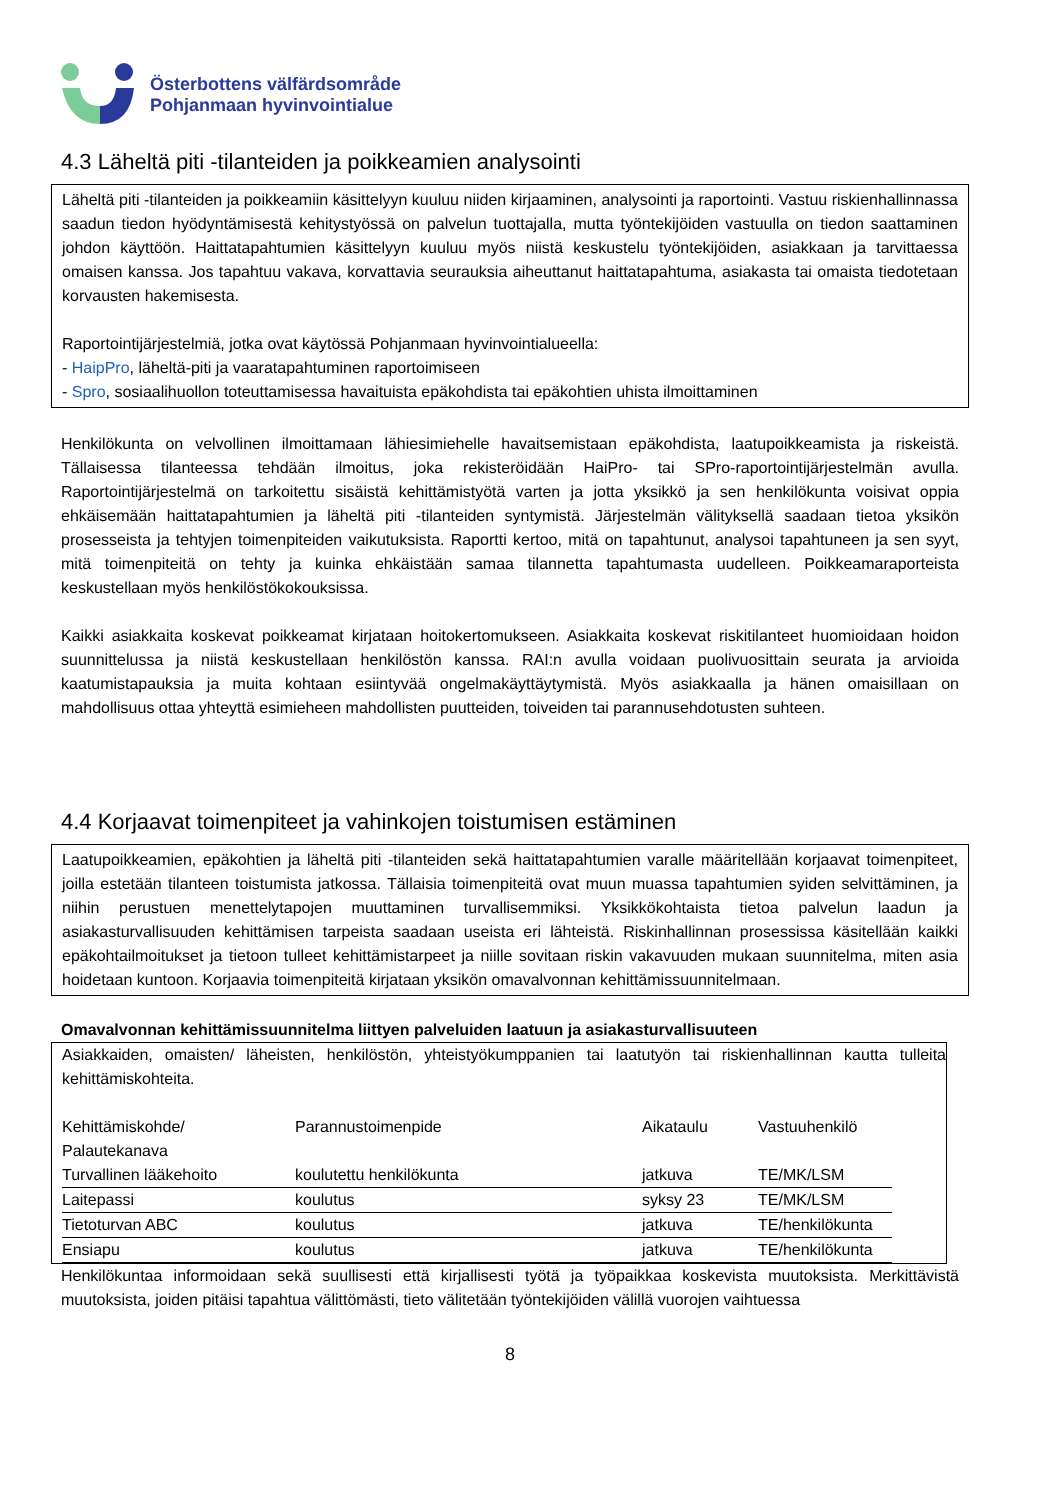Österbottens välfärdsområde
Pohjanmaan hyvinvointialue
4.3 Läheltä piti -tilanteiden ja poikkeamien analysointi
Läheltä piti -tilanteiden ja poikkeamiin käsittelyyn kuuluu niiden kirjaaminen, analysointi ja raportointi. Vastuu riskienhallinnassa saadun tiedon hyödyntämisestä kehitystyössä on palvelun tuottajalla, mutta työntekijöiden vastuulla on tiedon saattaminen johdon käyttöön. Haittatapahtumien käsittelyyn kuuluu myös niistä keskustelu työntekijöiden, asiakkaan ja tarvittaessa omaisen kanssa. Jos tapahtuu vakava, korvattavia seurauksia aiheuttanut haittatapahtuma, asiakasta tai omaista tiedotetaan korvausten hakemisesta.
Raportointijärjestelmiä, jotka ovat käytössä Pohjanmaan hyvinvointialueella:
- HaipPro, läheltä-piti ja vaaratapahtuminen raportoimiseen
- Spro, sosiaalihuollon toteuttamisessa havaituista epäkohdista tai epäkohtien uhista ilmoittaminen
Henkilökunta on velvollinen ilmoittamaan lähiesimiehelle havaitsemistaan epäkohdista, laatupoikkeamista ja riskeistä. Tällaisessa tilanteessa tehdään ilmoitus, joka rekisteröidään HaiPro- tai SPro-raportointijärjestelmän avulla. Raportointijärjestelmä on tarkoitettu sisäistä kehittämistyötä varten ja jotta yksikkö ja sen henkilökunta voisivat oppia ehkäisemään haittatapahtumien ja läheltä piti -tilanteiden syntymistä. Järjestelmän välityksellä saadaan tietoa yksikön prosesseista ja tehtyjen toimenpiteiden vaikutuksista. Raportti kertoo, mitä on tapahtunut, analysoi tapahtuneen ja sen syyt, mitä toimenpiteitä on tehty ja kuinka ehkäistään samaa tilannetta tapahtumasta uudelleen. Poikkeamaraporteista keskustellaan myös henkilöstökokouksissa.
Kaikki asiakkaita koskevat poikkeamat kirjataan hoitokertomukseen. Asiakkaita koskevat riskitilanteet huomioidaan hoidon suunnittelussa ja niistä keskustellaan henkilöstön kanssa. RAI:n avulla voidaan puolivuosittain seurata ja arvioida kaatumistapauksia ja muita kohtaan esiintyvää ongelmakäyttäytymistä. Myös asiakkaalla ja hänen omaisillaan on mahdollisuus ottaa yhteyttä esimieheen mahdollisten puutteiden, toiveiden tai parannusehdotusten suhteen.
4.4 Korjaavat toimenpiteet ja vahinkojen toistumisen estäminen
Laatupoikkeamien, epäkohtien ja läheltä piti -tilanteiden sekä haittatapahtumien varalle määritellään korjaavat toimenpiteet, joilla estetään tilanteen toistumista jatkossa. Tällaisia toimenpiteitä ovat muun muassa tapahtumien syiden selvittäminen, ja niihin perustuen menettelytapojen muuttaminen turvallisemmiksi. Yksikkökohtaista tietoa palvelun laadun ja asiakasturvallisuuden kehittämisen tarpeista saadaan useista eri lähteistä. Riskinhallinnan prosessissa käsitellään kaikki epäkohtailmoitukset ja tietoon tulleet kehittämistarpeet ja niille sovitaan riskin vakavuuden mukaan suunnitelma, miten asia hoidetaan kuntoon. Korjaavia toimenpiteitä kirjataan yksikön omavalvonnan kehittämissuunnitelmaan.
Omavalvonnan kehittämissuunnitelma liittyen palveluiden laatuun ja asiakasturvallisuuteen
Asiakkaiden, omaisten/ läheisten, henkilöstön, yhteistyökumppanien tai laatutyön tai riskienhallinnan kautta tulleita kehittämiskohteita.
| Kehittämiskohde/ Palautekanava | Parannustoimenpide | Aikataulu | Vastuuhenkilö |
| Turvallinen lääkehoito | koulutettu henkilökunta | jatkuva | TE/MK/LSM |
| Laitepassi | koulutus | syksy 23 | TE/MK/LSM |
| Tietoturvan ABC | koulutus | jatkuva | TE/henkilökunta |
| Ensiapu | koulutus | jatkuva | TE/henkilökunta |
Henkilökuntaa informoidaan sekä suullisesti että kirjallisesti työtä ja työpaikkaa koskevista muutoksista. Merkittävistä muutoksista, joiden pitäisi tapahtua välittömästi, tieto välitetään työntekijöiden välillä vuorojen vaihtuessa
8